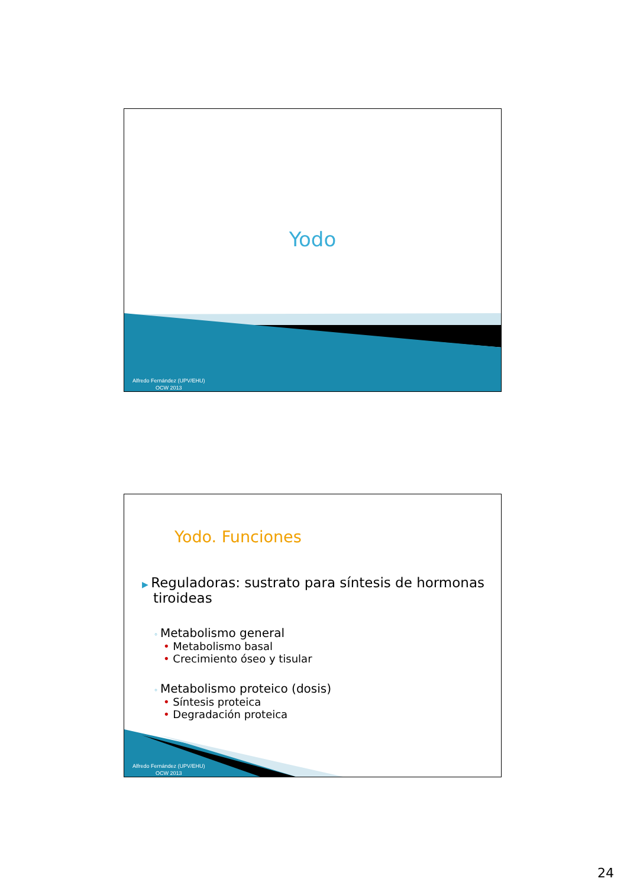Yodo
Alfredo Fernández (UPV/EHU)
OCW 2013
Yodo. Funciones
▶ Reguladoras: sustrato para síntesis de hormonas tiroideas
◦ Metabolismo general
• Metabolismo basal
• Crecimiento óseo y tisular
◦ Metabolismo proteico (dosis)
• Síntesis proteica
• Degradación proteica
Alfredo Fernández (UPV/EHU)
OCW 2013
24